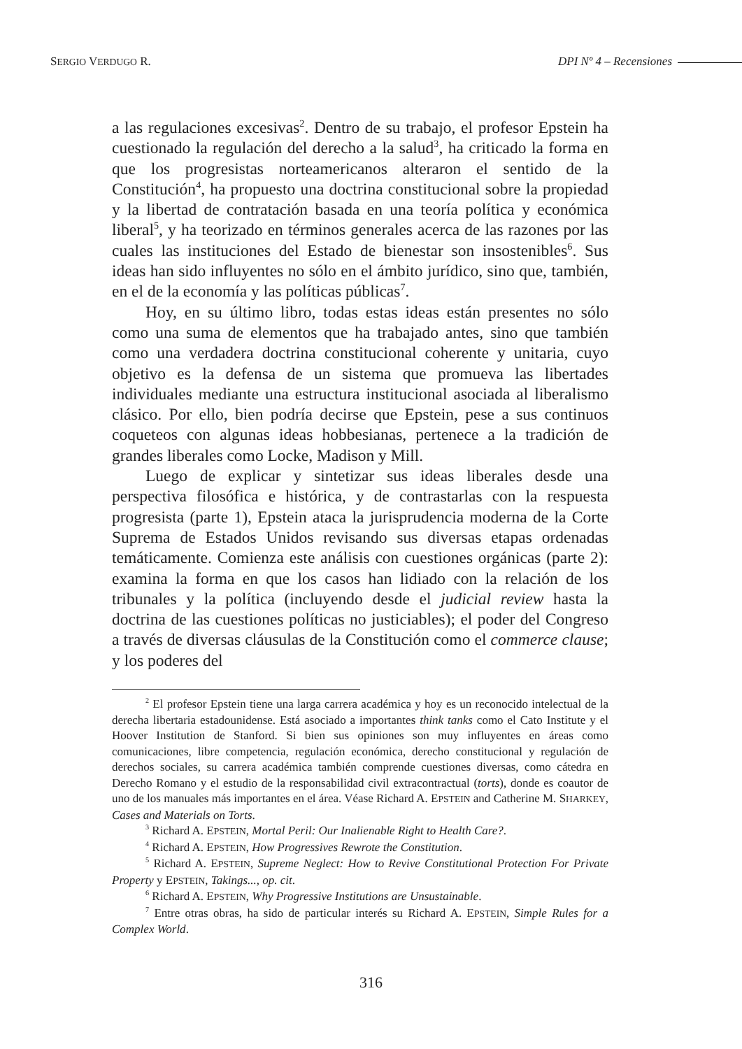SERGIO VERDUGO R. DPI Nº 4 – Recensiones
a las regulaciones excesivas<sup>2</sup>. Dentro de su trabajo, el profesor Epstein ha cuestionado la regulación del derecho a la salud<sup>3</sup>, ha criticado la forma en que los progresistas norteamericanos alteraron el sentido de la Constitución<sup>4</sup>, ha propuesto una doctrina constitucional sobre la propiedad y la libertad de contratación basada en una teoría política y económica liberal<sup>5</sup>, y ha teorizado en términos generales acerca de las razones por las cuales las instituciones del Estado de bienestar son insostenibles<sup>6</sup>. Sus ideas han sido influyentes no sólo en el ámbito jurídico, sino que, también, en el de la economía y las políticas públicas<sup>7</sup>.
Hoy, en su último libro, todas estas ideas están presentes no sólo como una suma de elementos que ha trabajado antes, sino que también como una verdadera doctrina constitucional coherente y unitaria, cuyo objetivo es la defensa de un sistema que promueva las libertades individuales mediante una estructura institucional asociada al liberalismo clásico. Por ello, bien podría decirse que Epstein, pese a sus continuos coqueteos con algunas ideas hobbesianas, pertenece a la tradición de grandes liberales como Locke, Madison y Mill.
Luego de explicar y sintetizar sus ideas liberales desde una perspectiva filosófica e histórica, y de contrastarlas con la respuesta progresista (parte 1), Epstein ataca la jurisprudencia moderna de la Corte Suprema de Estados Unidos revisando sus diversas etapas ordenadas temáticamente. Comienza este análisis con cuestiones orgánicas (parte 2): examina la forma en que los casos han lidiado con la relación de los tribunales y la política (incluyendo desde el judicial review hasta la doctrina de las cuestiones políticas no justiciables); el poder del Congreso a través de diversas cláusulas de la Constitución como el commerce clause; y los poderes del
<sup>2</sup> El profesor Epstein tiene una larga carrera académica y hoy es un reconocido intelectual de la derecha libertaria estadounidense. Está asociado a importantes think tanks como el Cato Institute y el Hoover Institution de Stanford. Si bien sus opiniones son muy influyentes en áreas como comunicaciones, libre competencia, regulación económica, derecho constitucional y regulación de derechos sociales, su carrera académica también comprende cuestiones diversas, como cátedra en Derecho Romano y el estudio de la responsabilidad civil extracontractual (torts), donde es coautor de uno de los manuales más importantes en el área. Véase Richard A. EPSTEIN and Catherine M. SHARKEY, Cases and Materials on Torts.
<sup>3</sup> Richard A. EPSTEIN, Mortal Peril: Our Inalienable Right to Health Care?.
<sup>4</sup> Richard A. EPSTEIN, How Progressives Rewrote the Constitution.
<sup>5</sup> Richard A. EPSTEIN, Supreme Neglect: How to Revive Constitutional Protection For Private Property y EPSTEIN, Takings..., op. cit.
<sup>6</sup> Richard A. EPSTEIN, Why Progressive Institutions are Unsustainable.
<sup>7</sup> Entre otras obras, ha sido de particular interés su Richard A. EPSTEIN, Simple Rules for a Complex World.
316